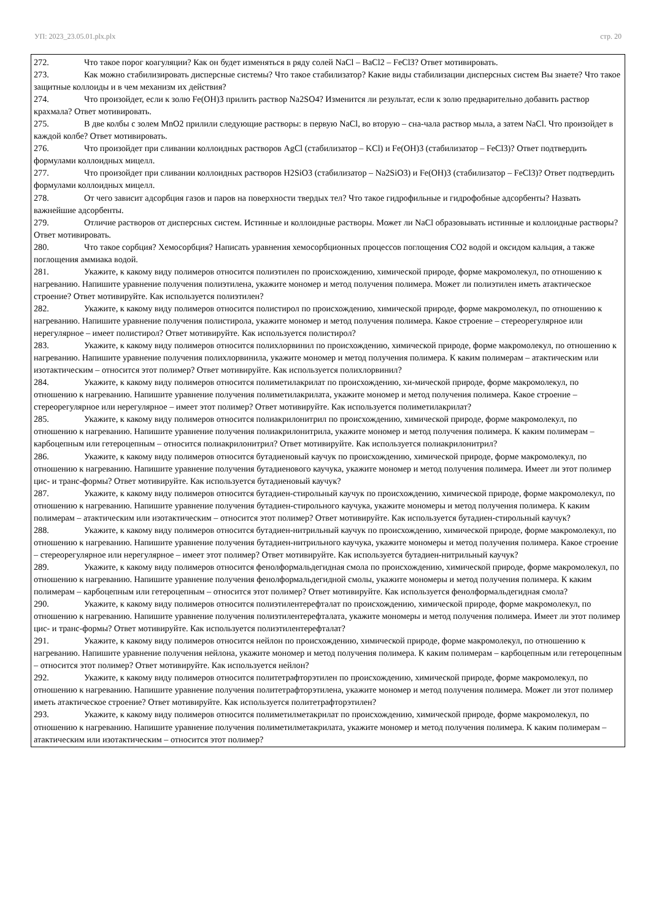УП: 2023_23.05.01.plx.plx стр. 20
272. Что такое порог коагуляции? Как он будет изменяться в ряду солей NaCl – BaCl2 – FeCl3? Ответ мотивировать.
273. Как можно стабилизировать дисперсные системы? Что такое стабилизатор? Какие виды стабилизации дисперсных систем Вы знаете? Что такое защитные коллоиды и в чем механизм их действия?
274. Что произойдет, если к золю Fe(OH)3 прилить раствор Na2SO4? Изменится ли результат, если к золю предварительно добавить раствор крахмала? Ответ мотивировать.
275. В две колбы с золем MnO2 прилили следующие растворы: в первую NaCl, во вторую – сна-чала раствор мыла, а затем NaCl. Что произойдет в каждой колбе? Ответ мотивировать.
276. Что произойдет при сливании коллоидных растворов AgCl (стабилизатор – KCl) и Fe(OH)3 (стабилизатор – FeCl3)? Ответ подтвердить формулами коллоидных мицелл.
277. Что произойдет при сливании коллоидных растворов H2SiO3 (стабилизатор – Na2SiO3) и Fe(OH)3 (стабилизатор – FeCl3)? Ответ подтвердить формулами коллоидных мицелл.
278. От чего зависит адсорбция газов и паров на поверхности твердых тел? Что такое гидрофильные и гидрофобные адсорбенты? Назвать важнейшие адсорбенты.
279. Отличие растворов от дисперсных систем. Истинные и коллоидные растворы. Может ли NaCl образовывать истинные и коллоидные растворы? Ответ мотивировать.
280. Что такое сорбция? Хемосорбция? Написать уравнения хемосорбционных процессов поглощения CO2 водой и оксидом кальция, а также поглощения аммиака водой.
281. Укажите, к какому виду полимеров относится полиэтилен по происхождению, химической природе, форме макромолекул, по отношению к нагреванию. Напишите уравнение получения полиэтилена, укажите мономер и метод получения полимера. Может ли полиэтилен иметь атактическое строение? Ответ мотивируйте. Как используется полиэтилен?
282. Укажите, к какому виду полимеров относится полистирол по происхождению, химической природе, форме макромолекул, по отношению к нагреванию. Напишите уравнение получения полистирола, укажите мономер и метод получения полимера. Какое строение – стереорегулярное или нерегулярное – имеет полистирол? Ответ мотивируйте. Как используется полистирол?
283. Укажите, к какому виду полимеров относится полихлорвинил по происхождению, химической природе, форме макромолекул, по отношению к нагреванию. Напишите уравнение получения полихлорвинила, укажите мономер и метод получения полимера. К каким полимерам – атактическим или изотактическим – относится этот полимер? Ответ мотивируйте. Как используется полихлорвинил?
284. Укажите, к какому виду полимеров относится полиметилакрилат по происхождению, хи-мической природе, форме макромолекул, по отношению к нагреванию. Напишите уравнение получения полиметилакрилата, укажите мономер и метод получения полимера. Какое строение – стереорегулярное или нерегулярное – имеет этот полимер? Ответ мотивируйте. Как используется полиметилакрилат?
285. Укажите, к какому виду полимеров относится полиакрилонитрил по происхождению, химической природе, форме макромолекул, по отношению к нагреванию. Напишите уравнение получения полиакрилонитрила, укажите мономер и метод получения полимера. К каким полимерам – карбоцепным или гетероцепным – относится полиакрилонитрил? Ответ мотивируйте. Как используется полиакрилонитрил?
286. Укажите, к какому виду полимеров относится бутадиеновый каучук по происхождению, химической природе, форме макромолекул, по отношению к нагреванию. Напишите уравнение получения бутадиенового каучука, укажите мономер и метод получения полимера. Имеет ли этот полимер цис- и транс-формы? Ответ мотивируйте. Как используется бутадиеновый каучук?
287. Укажите, к какому виду полимеров относится бутадиен-стирольный каучук по происхождению, химической природе, форме макромолекул, по отношению к нагреванию. Напишите уравнение получения бутадиен-стирольного каучука, укажите мономеры и метод получения полимера. К каким полимерам – атактическим или изотактическим – относится этот полимер? Ответ мотивируйте. Как используется бутадиен-стирольный каучук?
288. Укажите, к какому виду полимеров относится бутадиен-нитрильный каучук по происхождению, химической природе, форме макромолекул, по отношению к нагреванию. Напишите уравнение получения бутадиен-нитрильного каучука, укажите мономеры и метод получения полимера. Какое строение – стереорегулярное или нерегулярное – имеет этот полимер? Ответ мотивируйте. Как используется бутадиен-нитрильный каучук?
289. Укажите, к какому виду полимеров относится фенолформальдегидная смола по происхождению, химической природе, форме макромолекул, по отношению к нагреванию. Напишите уравнение получения фенолформальдегидной смолы, укажите мономеры и метод получения полимера. К каким полимерам – карбоцепным или гетероцепным – относится этот полимер? Ответ мотивируйте. Как используется фенолформальдегидная смола?
290. Укажите, к какому виду полимеров относится полиэтилентерефталат по происхождению, химической природе, форме макромолекул, по отношению к нагреванию. Напишите уравнение получения полиэтилентерефталата, укажите мономеры и метод получения полимера. Имеет ли этот полимер цис- и транс-формы? Ответ мотивируйте. Как используется полиэтилентерефталат?
291. Укажите, к какому виду полимеров относится нейлон по происхождению, химической природе, форме макромолекул, по отношению к нагреванию. Напишите уравнение получения нейлона, укажите мономер и метод получения полимера. К каким полимерам – карбоцепным или гетероцепным – относится этот полимер? Ответ мотивируйте. Как используется нейлон?
292. Укажите, к какому виду полимеров относится политетрафторэтилен по происхождению, химической природе, форме макромолекул, по отношению к нагреванию. Напишите уравнение получения политетрафторэтилена, укажите мономер и метод получения полимера. Может ли этот полимер иметь атактическое строение? Ответ мотивируйте. Как используется политетрафторэтилен?
293. Укажите, к какому виду полимеров относится полиметилметакрилат по происхождению, химической природе, форме макромолекул, по отношению к нагреванию. Напишите уравнение получения полиметилметакрилата, укажите мономер и метод получения полимера. К каким полимерам – атактическим или изотактическим – относится этот полимер?